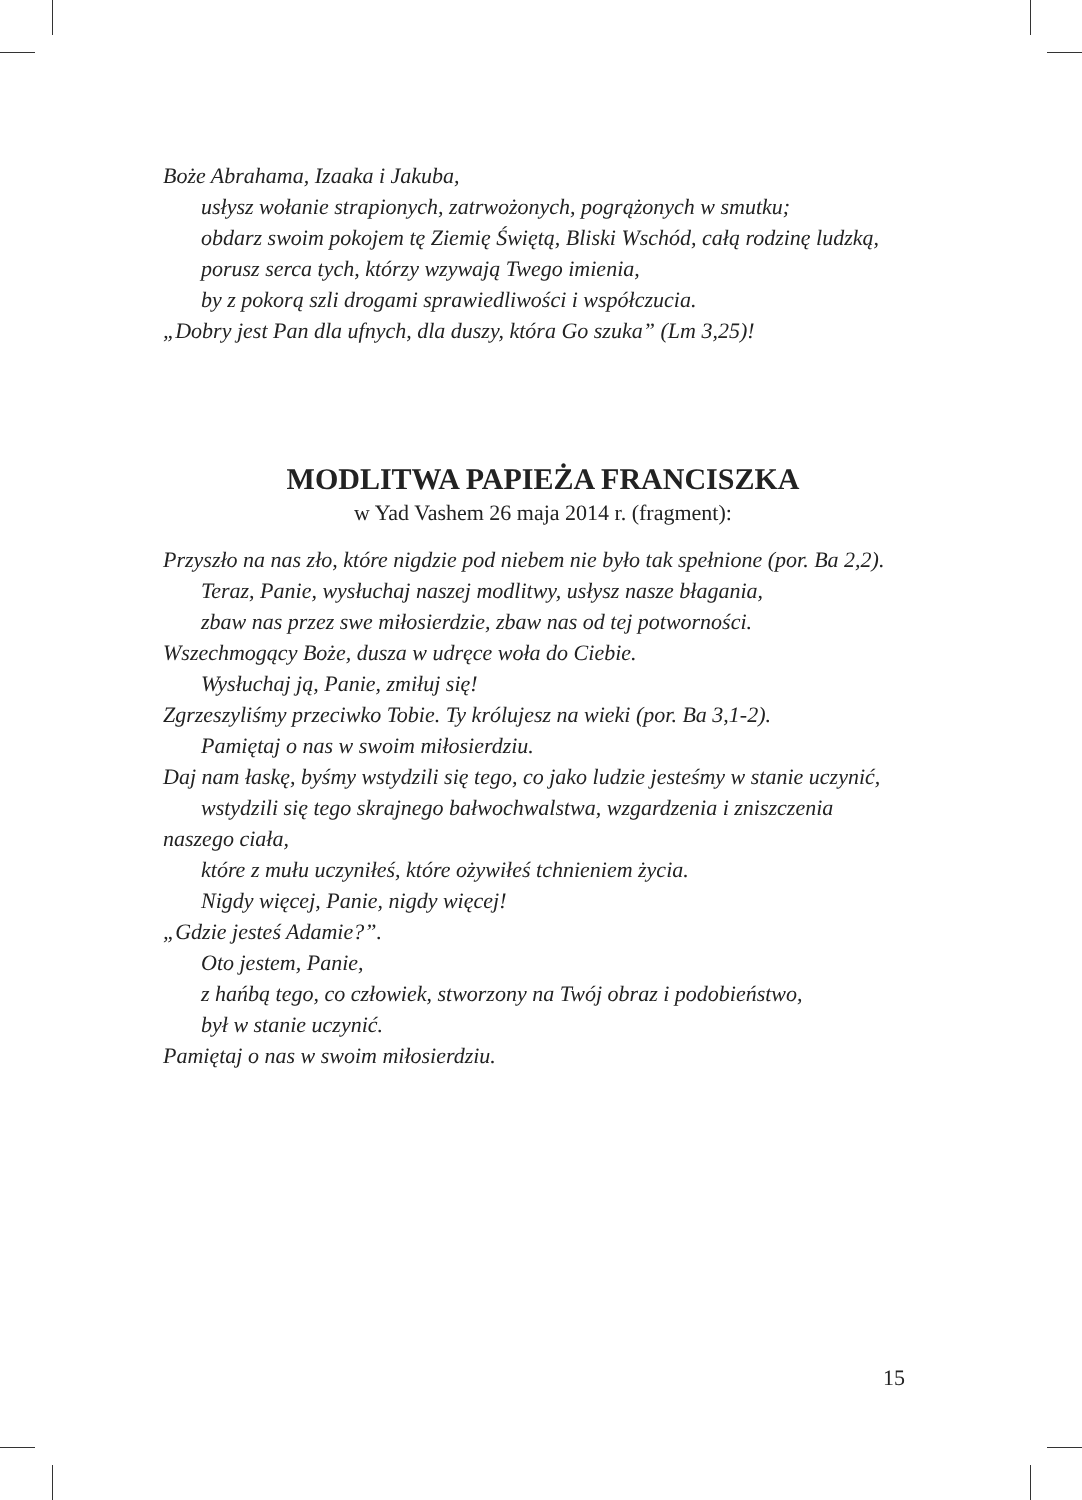Boże Abrahama, Izaaka i Jakuba,
usłysz wołanie strapionych, zatrwożonych, pogrążonych w smutku;
obdarz swoim pokojem tę Ziemię Świętą, Bliski Wschód, całą rodzinę ludzką,
porusz serca tych, którzy wzywają Twego imienia,
by z pokorą szli drogami sprawiedliwości i współczucia.
„Dobry jest Pan dla ufnych, dla duszy, która Go szuka” (Lm 3,25)!
MODLITWA PAPIEŻA FRANCISZKA
w Yad Vashem 26 maja 2014 r. (fragment):
Przyszło na nas zło, które nigdzie pod niebem nie było tak spełnione (por. Ba 2,2).
Teraz, Panie, wysłuchaj naszej modlitwy, usłysz nasze błagania,
zbaw nas przez swe miłosierdzie, zbaw nas od tej potworności.
Wszechmogący Boże, dusza w udręce woła do Ciebie.
Wysłuchaj ją, Panie, zmiłuj się!
Zgrzeszyliśmy przeciwko Tobie. Ty królujesz na wieki (por. Ba 3,1-2).
Pamiętaj o nas w swoim miłosierdziu.
Daj nam łaskę, byśmy wstydzili się tego, co jako ludzie jesteśmy w stanie uczynić,
wstydzili się tego skrajnego bałwochwalstwa, wzgardzenia i zniszczenia
naszego ciała,
które z mułu uczyniłeś, które ożywiłeś tchnieniem życia.
Nigdy więcej, Panie, nigdy więcej!
„Gdzie jesteś Adamie?”.
Oto jestem, Panie,
z hańbą tego, co człowiek, stworzony na Twój obraz i podobieństwo,
był w stanie uczynić.
Pamiętaj o nas w swoim miłosierdziu.
15